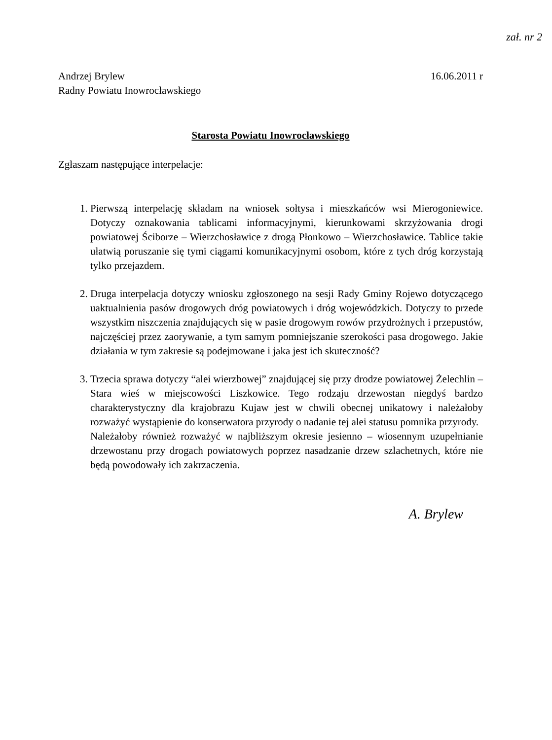zał. nr 2
Andrzej Brylew
Radny Powiatu Inowrocławskiego
16.06.2011 r
Starosta Powiatu Inowrocławskiego
Zgłaszam następujące interpelacje:
1. Pierwszą interpelację składam na wniosek sołtysa i mieszkańców wsi Mierogoniewice. Dotyczy oznakowania tablicami informacyjnymi, kierunkowami skrzyżowania drogi powiatowej Ściborze – Wierzchosławice z drogą Płonkowo – Wierzchosławice. Tablice takie ułatwią poruszanie się tymi ciągami komunikacyjnymi osobom, które z tych dróg korzystają tylko przejazdem.
2. Druga interpelacja dotyczy wniosku zgłoszonego na sesji Rady Gminy Rojewo dotyczącego uaktualnienia pasów drogowych dróg powiatowych i dróg wojewódzkich. Dotyczy to przede wszystkim niszczenia znajdujących się w pasie drogowym rowów przydrożnych i przepustów, najczęściej przez zaorywanie, a tym samym pomniejszanie szerokości pasa drogowego. Jakie działania w tym zakresie są podejmowane i jaka jest ich skuteczność?
3. Trzecia sprawa dotyczy “alei wierzbowej” znajdującej się przy drodze powiatowej Żelechlin – Stara wieś w miejscowości Liszkowice. Tego rodzaju drzewostan niegdyś bardzo charakterystyczny dla krajobrazu Kujaw jest w chwili obecnej unikatowy i należałoby rozważyć wystąpienie do konserwatora przyrody o nadanie tej alei statusu pomnika przyrody.
Należałoby również rozważyć w najbliższym okresie jesienno – wiosennym uzupełnianie drzewostanu przy drogach powiatowych poprzez nasadzanie drzew szlachetnych, które nie będą powodowały ich zakrzaczenia.
A. Brylew